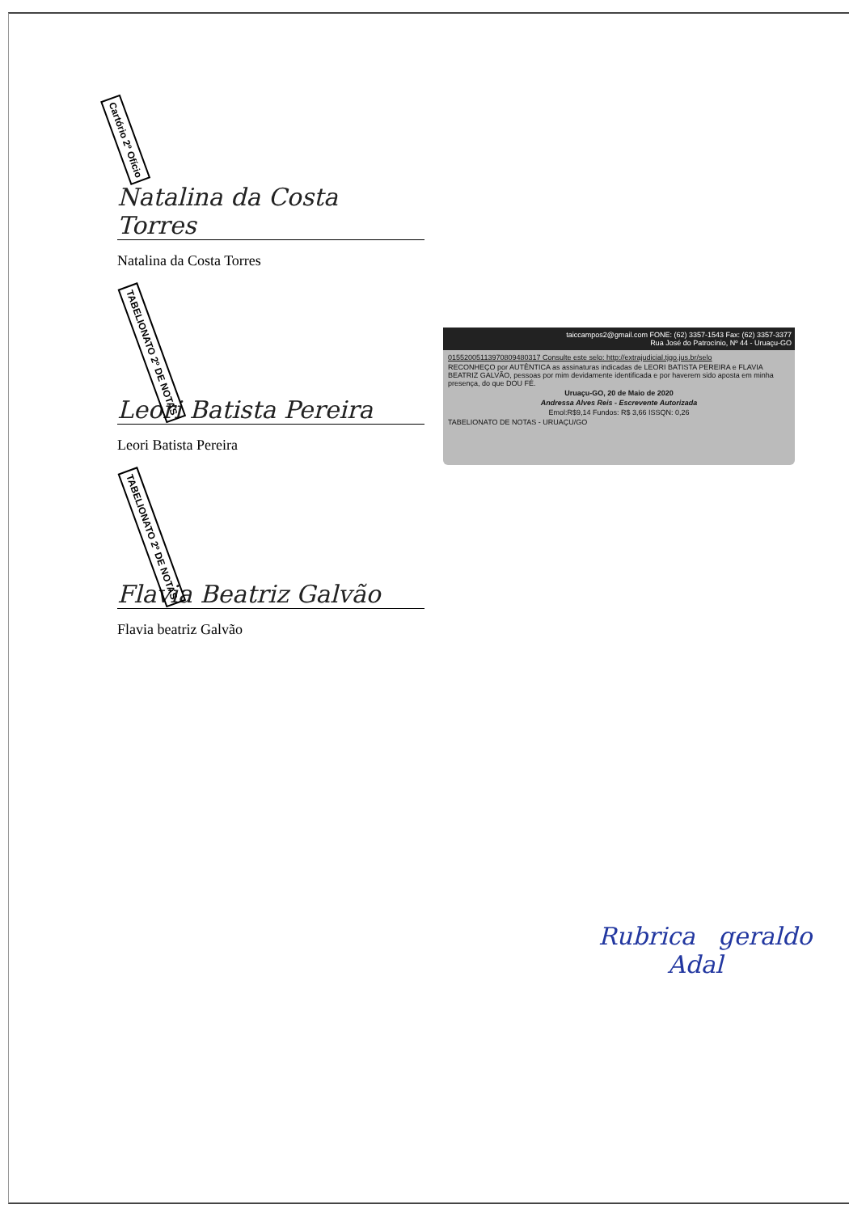Cartório 2º Ofício
Natalina da Costa Torres
Natalina da Costa Torres
TABELIONATO 2º DE NOTAS
Leori Batista Pereira
Leori Batista Pereira
TABELIONATO 2º DE NOTAS
Flavia Beatriz Galvão
Flavia beatriz Galvão
taiccampos2@gmail.com FONE: (62) 3357-1543 Fax: (62) 3357-3377
Rua José do Patrocínio, Nº 44 - Uruaçu-GO
01552005113970809480317 Consulte este selo: http://extrajudicial.tjgo.jus.br/selo
RECONHEÇO por AUTÊNTICA as assinaturas indicadas de LEORI BATISTA PEREIRA e FLAVIA BEATRIZ GALVÃO, pessoas por mim devidamente identificada e por haverem sido aposta em minha presença, do que DOU FÉ.
Uruaçu-GO, 20 de Maio de 2020
Andressa Alves Reis - Escrevente Autorizada
Emol:R$9,14 Fundos: R$ 3,66 ISSQN: 0,26
TABELIONATO DE NOTAS - URUAÇU/GO
Rubrica geraldo
Adal